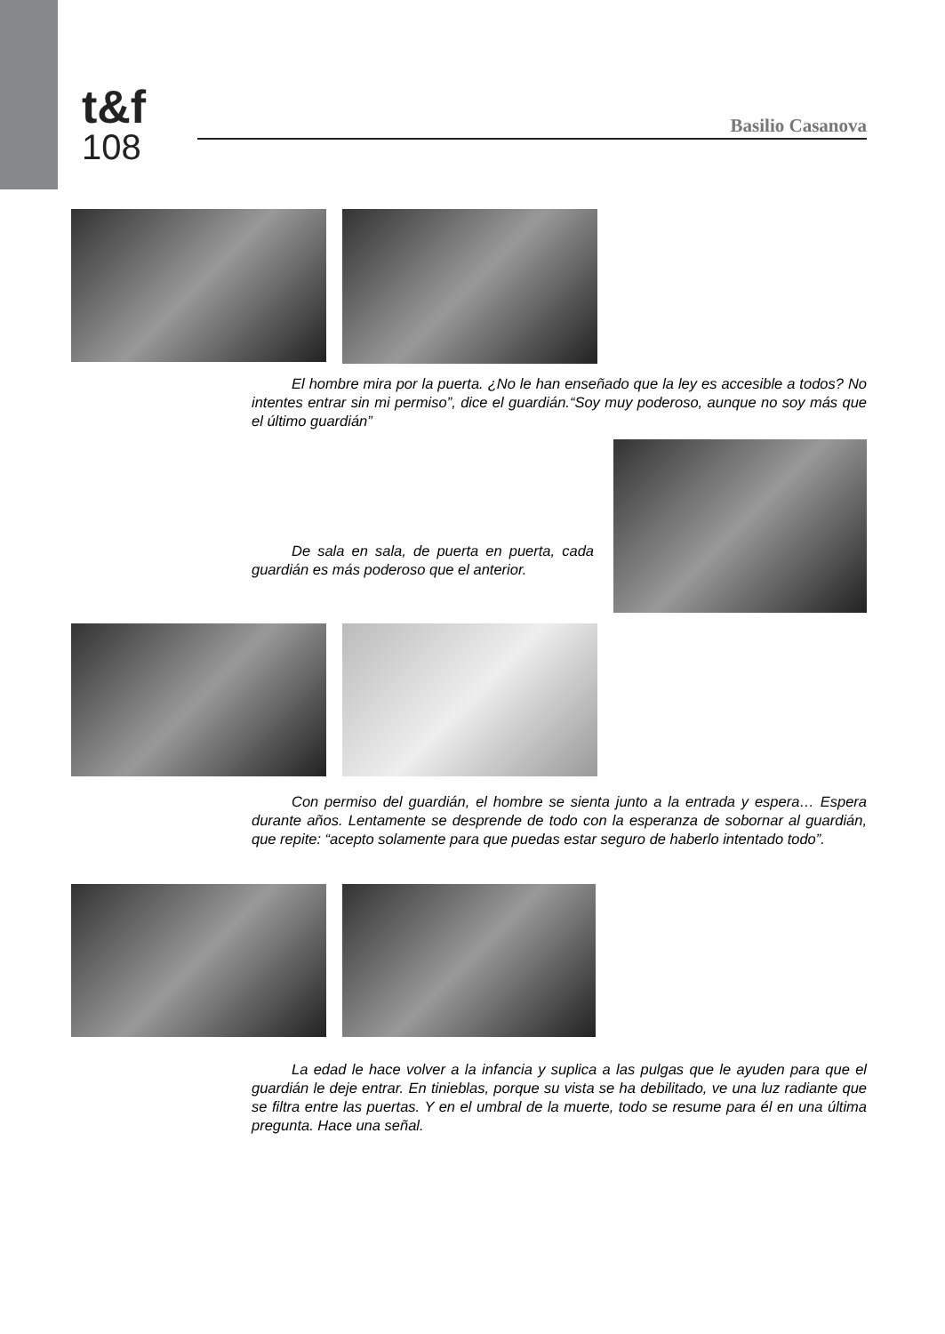t&f
108
Basilio Casanova
El hombre mira por la puerta. ¿No le han enseñado que la ley es accesible a todos? No intentes entrar sin mi permiso”, dice el guardián.“Soy muy poderoso, aunque no soy más que el último guardián”
De sala en sala, de puerta en puerta, cada guardián es más poderoso que el anterior.
Con permiso del guardián, el hombre se sienta junto a la entrada y espera… Espera durante años. Lentamente se desprende de todo con la esperanza de sobornar al guardián, que repite: “acepto solamente para que puedas estar seguro de haberlo intentado todo”.
La edad le hace volver a la infancia y suplica a las pulgas que le ayuden para que el guardián le deje entrar. En tinieblas, porque su vista se ha debilitado, ve una luz radiante que se filtra entre las puertas. Y en el umbral de la muerte, todo se resume para él en una última pregunta. Hace una señal.